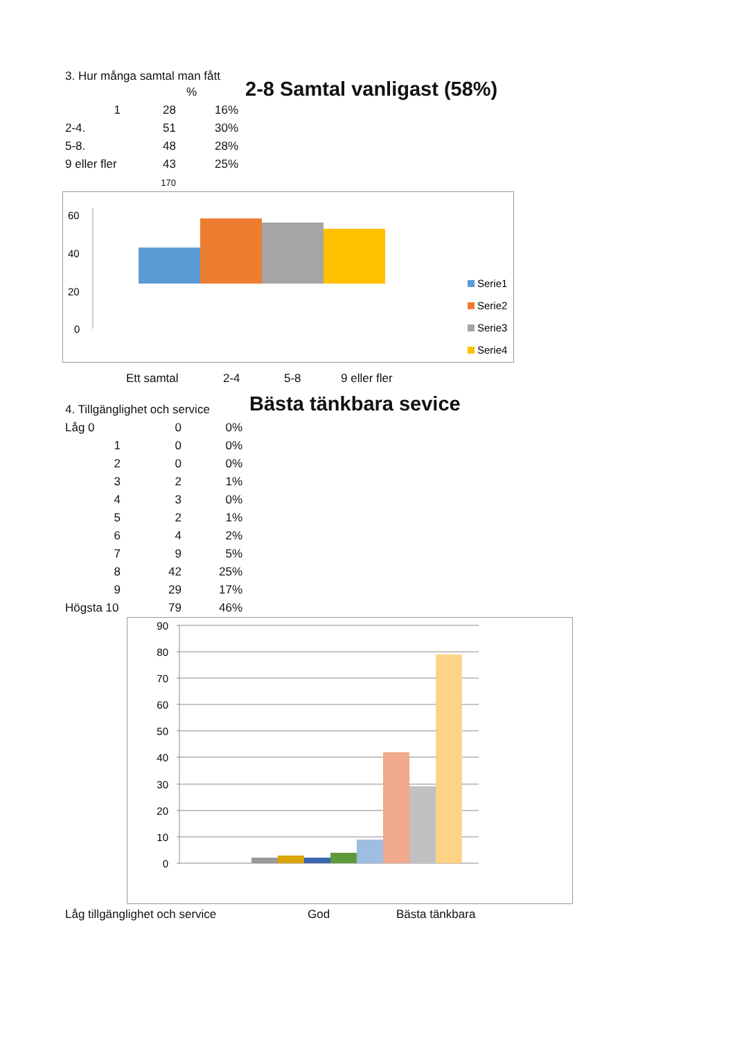3. Hur många samtal man fått
| | | % | |
| --- | --- | --- | --- |
| 1 | 28 | | 16% |
| 2-4. | 51 | | 30% |
| 5-8. | 48 | | 28% |
| 9 eller fler | 43 | | 25% |
| | 170 | | |
2-8 Samtal vanligast (58%)
60
40
20
0
Serie1
Serie2
Serie3
Serie4
Ett samtal 2-4 5-8 9 eller fler
| 4. Tillgänglighet och service | | |
| Låg 0 | 0 | 0% |
| 1 | 0 | 0% |
| 2 | 0 | 0% |
| 3 | 2 | 1% |
| 4 | 3 | 0% |
| 5 | 2 | 1% |
| 6 | 4 | 2% |
| 7 | 9 | 5% |
| 8 | 42 | 25% |
| 9 | 29 | 17% |
| Högsta 10 | 79 | 46% |
Bästa tänkbara sevice
90
80
70
60
50
40
30
20
10
0
Låg tillgänglighet och service God Bästa tänkbara